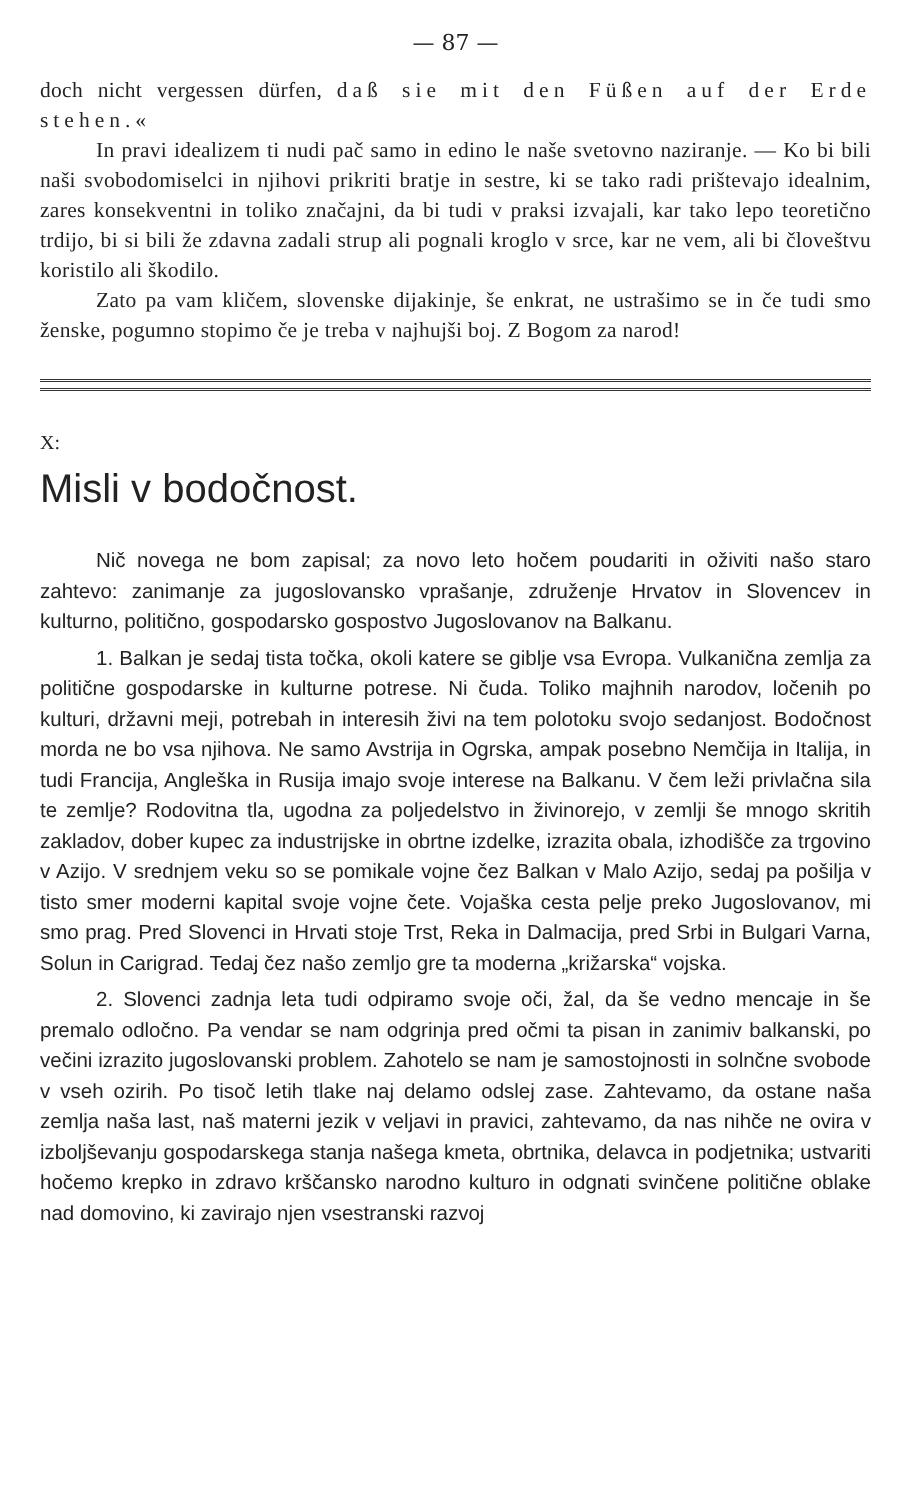— 87 —
doch nicht vergessen dürfen, daß sie mit den Füßen auf der Erde stehen.«
In pravi idealizem ti nudi pač samo in edino le naše svetovno naziranje. — Ko bi bili naši svobodomiselci in njihovi prikriti bratje in sestre, ki se tako radi prištevajo idealnim, zares konsekventni in toliko značajni, da bi tudi v praksi izvajali, kar tako lepo teoretično trdijo, bi si bili že zdavna zadali strup ali pognali kroglo v srce, kar ne vem, ali bi človeštvu koristilo ali škodilo.
Zato pa vam kličem, slovenske dijakinje, še enkrat, ne ustrašimo se in če tudi smo ženske, pogumno stopimo če je treba v najhujši boj. Z Bogom za narod!
X:
Misli v bodočnost.
Nič novega ne bom zapisal; za novo leto hočem poudariti in oživiti našo staro zahtevo: zanimanje za jugoslovansko vprašanje, združenje Hrvatov in Slovencev in kulturno, politično, gospodarsko gospostvo Jugoslovanov na Balkanu.
1. Balkan je sedaj tista točka, okoli katere se giblje vsa Evropa. Vulkanična zemlja za politične gospodarske in kulturne potrese. Ni čuda. Toliko majhnih narodov, ločenih po kulturi, državni meji, potrebah in interesih živi na tem polotoku svojo sedanjost. Bodočnost morda ne bo vsa njihova. Ne samo Avstrija in Ogrska, ampak posebno Nemčija in Italija, in tudi Francija, Angleška in Rusija imajo svoje interese na Balkanu. V čem leži privlačna sila te zemlje? Rodovitna tla, ugodna za poljedelstvo in živinorejo, v zemlji še mnogo skritih zakladov, dober kupec za industrijske in obrtne izdelke, izrazita obala, izhodišče za trgovino v Azijo. V srednjem veku so se pomikale vojne čez Balkan v Malo Azijo, sedaj pa pošilja v tisto smer moderni kapital svoje vojne čete. Vojaška cesta pelje preko Jugoslovanov, mi smo prag. Pred Slovenci in Hrvati stoje Trst, Reka in Dalmacija, pred Srbi in Bulgari Varna, Solun in Carigrad. Tedaj čez našo zemljo gre ta moderna „križarska“ vojska.
2. Slovenci zadnja leta tudi odpiramo svoje oči, žal, da še vedno mencaje in še premalo odločno. Pa vendar se nam odgrinja pred očmi ta pisan in zanimiv balkanski, po večini izrazito jugoslovanski problem. Zahotelo se nam je samostojnosti in solnčne svobode v vseh ozirih. Po tisoč letih tlake naj delamo odslej zase. Zahtevamo, da ostane naša zemlja naša last, naš materni jezik v veljavi in pravici, zahtevamo, da nas nihče ne ovira v izboljševanju gospodarskega stanja našega kmeta, obrtnika, delavca in podjetnika; ustvariti hočemo krepko in zdravo krščansko narodno kulturo in odgnati svinčene politične oblake nad domovino, ki zavirajo njen vsestranski razvoj